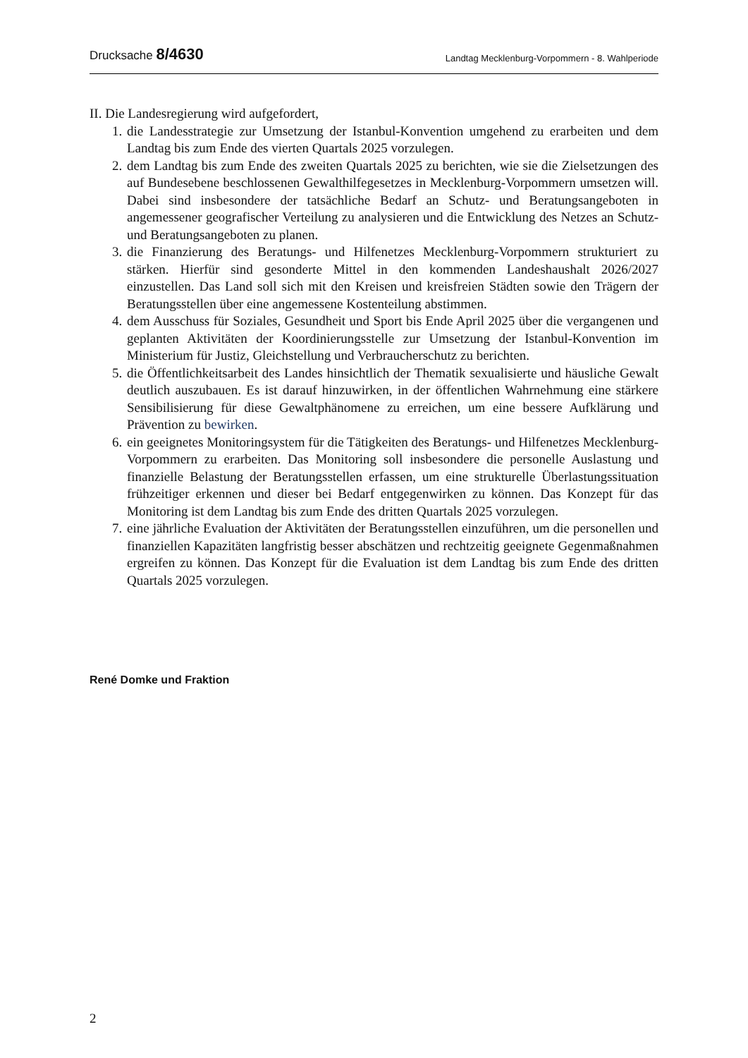Drucksache 8/4630
Landtag Mecklenburg-Vorpommern - 8. Wahlperiode
II. Die Landesregierung wird aufgefordert,
1. die Landesstrategie zur Umsetzung der Istanbul-Konvention umgehend zu erarbeiten und dem Landtag bis zum Ende des vierten Quartals 2025 vorzulegen.
2. dem Landtag bis zum Ende des zweiten Quartals 2025 zu berichten, wie sie die Zielsetzungen des auf Bundesebene beschlossenen Gewalthilfegesetzes in Mecklenburg-Vorpommern umsetzen will. Dabei sind insbesondere der tatsächliche Bedarf an Schutz- und Beratungsangeboten in angemessener geografischer Verteilung zu analysieren und die Entwicklung des Netzes an Schutz- und Beratungsangeboten zu planen.
3. die Finanzierung des Beratungs- und Hilfenetzes Mecklenburg-Vorpommern strukturiert zu stärken. Hierfür sind gesonderte Mittel in den kommenden Landeshaushalt 2026/2027 einzustellen. Das Land soll sich mit den Kreisen und kreisfreien Städten sowie den Trägern der Beratungsstellen über eine angemessene Kostenteilung abstimmen.
4. dem Ausschuss für Soziales, Gesundheit und Sport bis Ende April 2025 über die vergangenen und geplanten Aktivitäten der Koordinierungsstelle zur Umsetzung der Istanbul-Konvention im Ministerium für Justiz, Gleichstellung und Verbraucherschutz zu berichten.
5. die Öffentlichkeitsarbeit des Landes hinsichtlich der Thematik sexualisierte und häusliche Gewalt deutlich auszubauen. Es ist darauf hinzuwirken, in der öffentlichen Wahrnehmung eine stärkere Sensibilisierung für diese Gewaltphänomene zu erreichen, um eine bessere Aufklärung und Prävention zu bewirken.
6. ein geeignetes Monitoringsystem für die Tätigkeiten des Beratungs- und Hilfenetzes Mecklenburg-Vorpommern zu erarbeiten. Das Monitoring soll insbesondere die personelle Auslastung und finanzielle Belastung der Beratungsstellen erfassen, um eine strukturelle Überlastungssituation frühzeitiger erkennen und dieser bei Bedarf entgegenwirken zu können. Das Konzept für das Monitoring ist dem Landtag bis zum Ende des dritten Quartals 2025 vorzulegen.
7. eine jährliche Evaluation der Aktivitäten der Beratungsstellen einzuführen, um die personellen und finanziellen Kapazitäten langfristig besser abschätzen und rechtzeitig geeignete Gegenmaßnahmen ergreifen zu können. Das Konzept für die Evaluation ist dem Landtag bis zum Ende des dritten Quartals 2025 vorzulegen.
René Domke und Fraktion
2